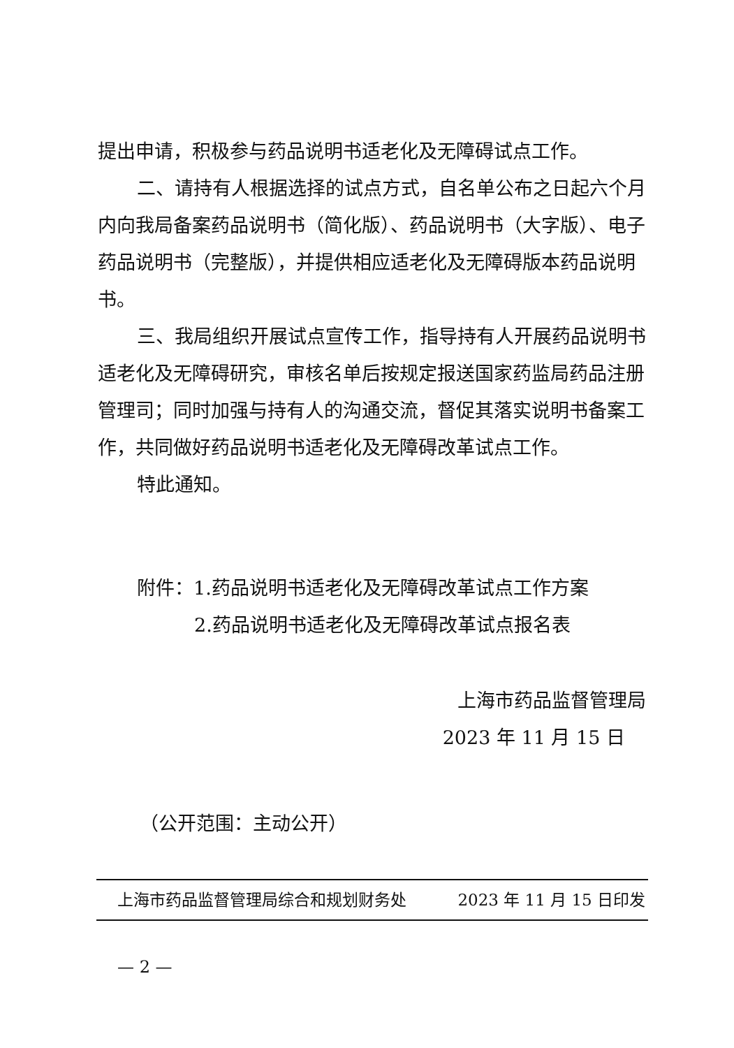提出申请，积极参与药品说明书适老化及无障碍试点工作。
二、请持有人根据选择的试点方式，自名单公布之日起六个月内向我局备案药品说明书（简化版）、药品说明书（大字版）、电子药品说明书（完整版），并提供相应适老化及无障碍版本药品说明书。
三、我局组织开展试点宣传工作，指导持有人开展药品说明书适老化及无障碍研究，审核名单后按规定报送国家药监局药品注册管理司；同时加强与持有人的沟通交流，督促其落实说明书备案工作，共同做好药品说明书适老化及无障碍改革试点工作。
特此通知。
附件：1.药品说明书适老化及无障碍改革试点工作方案
2.药品说明书适老化及无障碍改革试点报名表
上海市药品监督管理局
2023 年 11 月 15 日
（公开范围：主动公开）
上海市药品监督管理局综合和规划财务处 2023 年 11 月 15 日印发
— 2 —